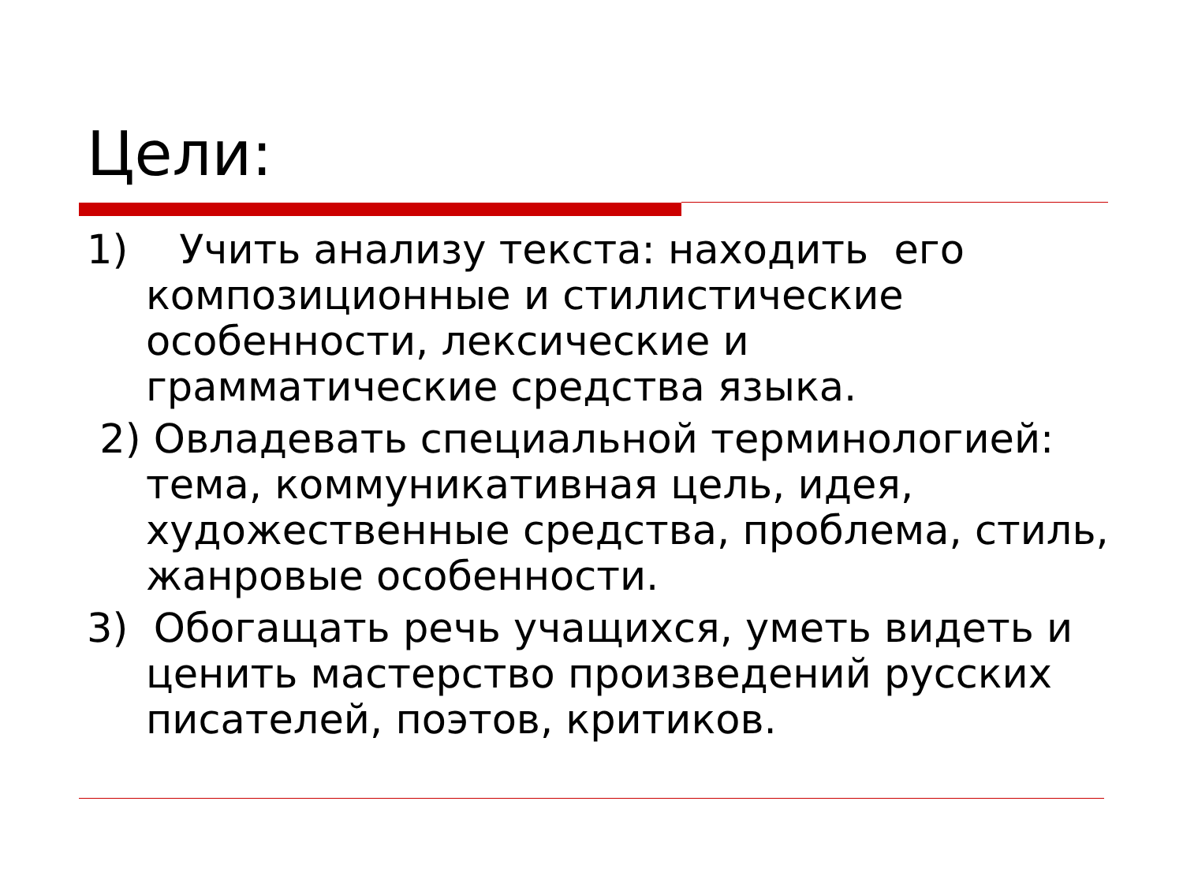Цели:
1) Учить анализу текста: находить его композиционные и стилистические особенности, лексические и грамматические средства языка.
2) Овладевать специальной терминологией: тема, коммуникативная цель, идея, художественные средства, проблема, стиль, жанровые особенности.
3) Обогащать речь учащихся, уметь видеть и ценить мастерство произведений русских писателей, поэтов, критиков.